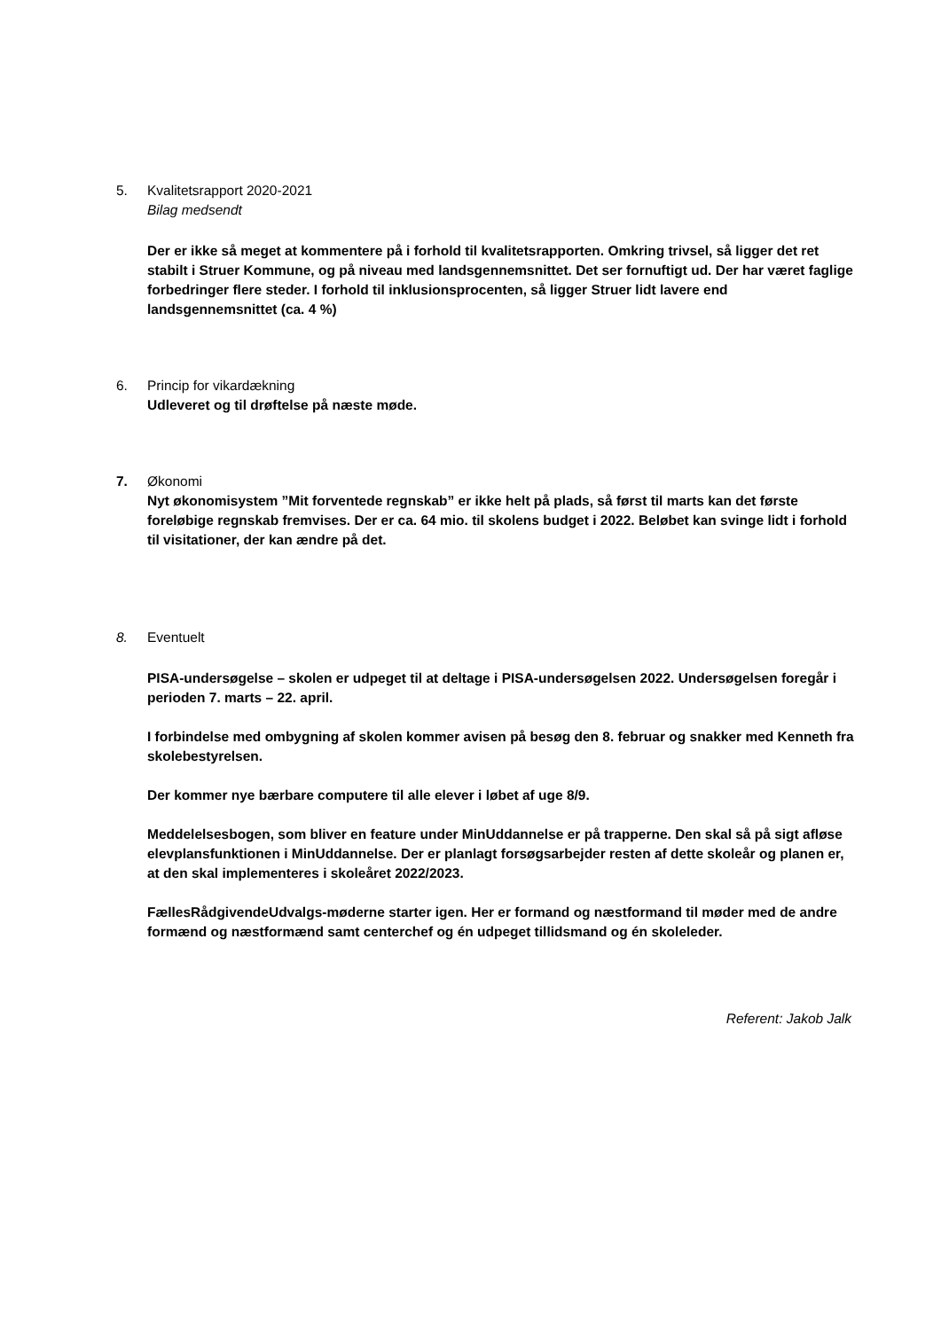5. Kvalitetsrapport 2020-2021
Bilag medsendt
Der er ikke så meget at kommentere på i forhold til kvalitetsrapporten. Omkring trivsel, så ligger det ret stabilt i Struer Kommune, og på niveau med landsgennemsnittet. Det ser fornuftigt ud. Der har været faglige forbedringer flere steder. I forhold til inklusionsprocenten, så ligger Struer lidt lavere end landsgennemsnittet (ca. 4 %)
6. Princip for vikardækning
Udleveret og til drøftelse på næste møde.
7. Økonomi
Nyt økonomisystem ”Mit forventede regnskab” er ikke helt på plads, så først til marts kan det første foreløbige regnskab fremvises. Der er ca. 64 mio. til skolens budget i 2022. Beløbet kan svinge lidt i forhold til visitationer, der kan ændre på det.
8. Eventuelt
PISA-undersøgelse – skolen er udpeget til at deltage i PISA-undersøgelsen 2022. Undersøgelsen foregår i perioden 7. marts – 22. april.
I forbindelse med ombygning af skolen kommer avisen på besøg den 8. februar og snakker med Kenneth fra skolebestyrelsen.
Der kommer nye bærbare computere til alle elever i løbet af uge 8/9.
Meddelelsesbogen, som bliver en feature under MinUddannelse er på trapperne. Den skal så på sigt afløse elevplansfunktionen i MinUddannelse. Der er planlagt forsøgsarbejder resten af dette skoleår og planen er, at den skal implementeres i skoleåret 2022/2023.
FællesRådgivendeUdvalgs-møderne starter igen. Her er formand og næstformand til møder med de andre formænd og næstformænd samt centerchef og én udpeget tillidsmand og én skoleleder.
Referent: Jakob Jalk